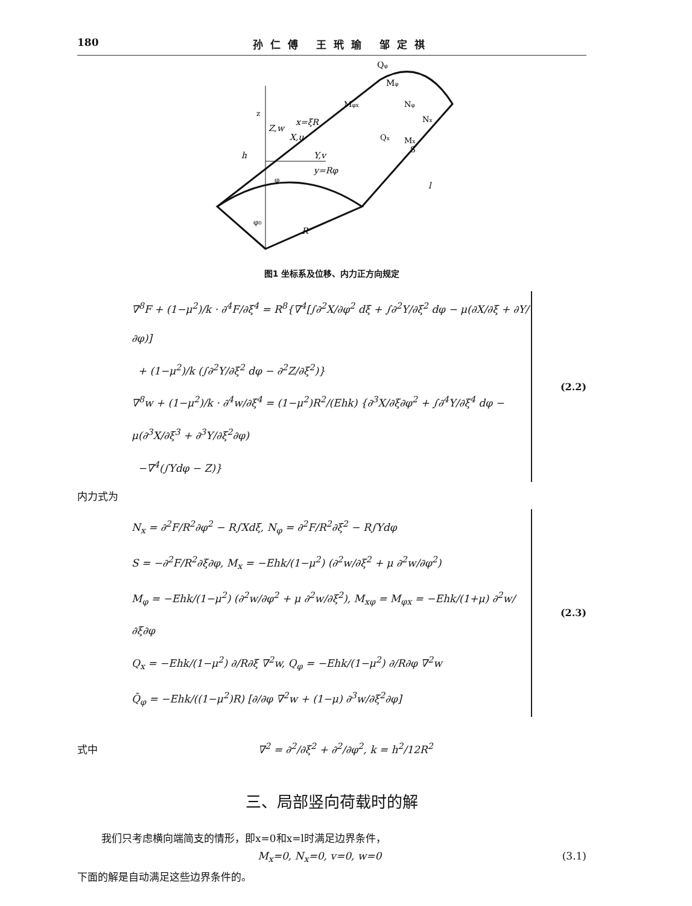180 孙仁傅 王玳瑜 邹定祺
z
Z,w
Y,v
X,u
x=ξR
y=Rφ
R
h
Qφ
Mφ
Mφx
Nφ
Nx
Mx
Qx
S
l
φ
φ0
图1 坐标系及位移、内力正方向规定
∇<sup>8</sup>F + (1−μ<sup>2</sup>)/k · ∂<sup>4</sup>F/∂ξ<sup>4</sup> = R<sup>8</sup>{∇<sup>4</sup>[∫∂<sup>2</sup>X/∂φ<sup>2</sup> dξ + ∫∂<sup>2</sup>Y/∂ξ<sup>2</sup> dφ − μ(∂X/∂ξ + ∂Y/∂φ)]
+ (1−μ<sup>2</sup>)/k (∫∂<sup>2</sup>Y/∂ξ<sup>2</sup> dφ − ∂<sup>2</sup>Z/∂ξ<sup>2</sup>)}
∇<sup>8</sup>w + (1−μ<sup>2</sup>)/k · ∂<sup>4</sup>w/∂ξ<sup>4</sup> = (1−μ<sup>2</sup>)R<sup>2</sup>/(Ehk) {∂<sup>3</sup>X/∂ξ∂φ<sup>2</sup> + ∫∂<sup>4</sup>Y/∂ξ<sup>4</sup> dφ − μ(∂<sup>3</sup>X/∂ξ<sup>3</sup> + ∂<sup>3</sup>Y/∂ξ<sup>2</sup>∂φ)
−∇<sup>4</sup>(∫Ydφ − Z)}
(2.2)
内力式为
N<sub>x</sub> = ∂<sup>2</sup>F/R<sup>2</sup>∂φ<sup>2</sup> − R∫Xdξ, N<sub>φ</sub> = ∂<sup>2</sup>F/R<sup>2</sup>∂ξ<sup>2</sup> − R∫Ydφ
S = −∂<sup>2</sup>F/R<sup>2</sup>∂ξ∂φ, M<sub>x</sub> = −Ehk/(1−μ<sup>2</sup>) (∂<sup>2</sup>w/∂ξ<sup>2</sup> + μ ∂<sup>2</sup>w/∂φ<sup>2</sup>)
M<sub>φ</sub> = −Ehk/(1−μ<sup>2</sup>) (∂<sup>2</sup>w/∂φ<sup>2</sup> + μ ∂<sup>2</sup>w/∂ξ<sup>2</sup>), M<sub>xφ</sub> = M<sub>φx</sub> = −Ehk/(1+μ) ∂<sup>2</sup>w/∂ξ∂φ
Q<sub>x</sub> = −Ehk/(1−μ<sup>2</sup>) ∂/R∂ξ ∇<sup>2</sup>w, Q<sub>φ</sub> = −Ehk/(1−μ<sup>2</sup>) ∂/R∂φ ∇<sup>2</sup>w
Q̄<sub>φ</sub> = −Ehk/((1−μ<sup>2</sup>)R) [∂/∂φ ∇<sup>2</sup>w + (1−μ) ∂<sup>3</sup>w/∂ξ<sup>2</sup>∂φ]
(2.3)
式中 ∇<sup>2</sup> = ∂<sup>2</sup>/∂ξ<sup>2</sup> + ∂<sup>2</sup>/∂φ<sup>2</sup>, k = h<sup>2</sup>/12R<sup>2</sup>
三、局部竖向荷载时的解
我们只考虑横向端简支的情形，即x=0和x=l时满足边界条件，
M<sub>x</sub>=0, N<sub>x</sub>=0, v=0, w=0 (3.1)
下面的解是自动满足这些边界条件的。